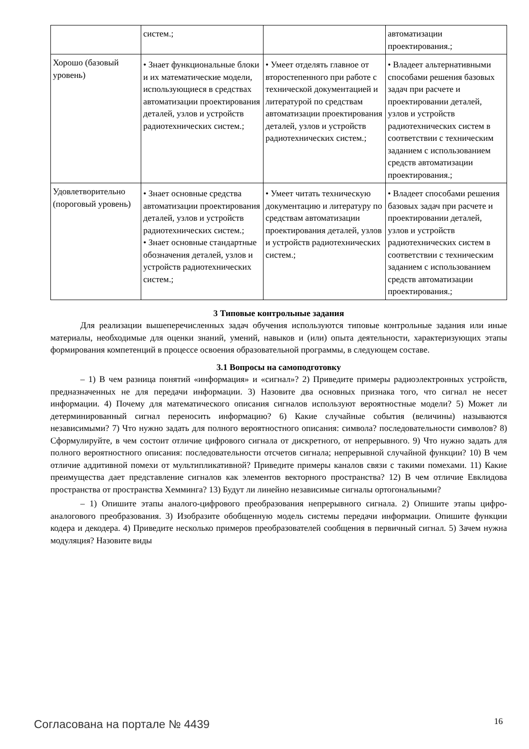| | систем.; | | автоматизации проектирования.; |
| Хорошо (базовый уровень) | • Знает функциональные блоки и их математические модели, использующиеся в средствах автоматизации проектирования деталей, узлов и устройств радиотехнических систем.; | • Умеет отделять главное от второстепенного при работе с технической документацией и литературой по средствам автоматизации проектирования деталей, узлов и устройств радиотехнических систем.; | • Владеет альтернативными способами решения базовых задач при расчете и проектировании деталей, узлов и устройств радиотехнических систем в соответствии с техническим заданием с использованием средств автоматизации проектирования.; |
| Удовлетворительно (пороговый уровень) | • Знает основные средства автоматизации проектирования деталей, узлов и устройств радиотехнических систем.; • Знает основные стандартные обозначения деталей, узлов и устройств радиотехнических систем.; | • Умеет читать техническую документацию и литературу по средствам автоматизации проектирования деталей, узлов и устройств радиотехнических систем.; | • Владеет способами решения базовых задач при расчете и проектировании деталей, узлов и устройств радиотехнических систем в соответствии с техническим заданием с использованием средств автоматизации проектирования.; |
3 Типовые контрольные задания
Для реализации вышеперечисленных задач обучения используются типовые контрольные задания или иные материалы, необходимые для оценки знаний, умений, навыков и (или) опыта деятельности, характеризующих этапы формирования компетенций в процессе освоения образовательной программы, в следующем составе.
3.1 Вопросы на самоподготовку
– 1) В чем разница понятий «информация» и «сигнал»? 2) Приведите примеры радиоэлектронных устройств, предназначенных не для передачи информации. 3) Назовите два основных признака того, что сигнал не несет информации. 4) Почему для математического описания сигналов используют вероятностные модели? 5) Может ли детерминированный сигнал переносить информацию? 6) Какие случайные события (величины) называются независимыми? 7) Что нужно задать для полного вероятностного описания: символа? последовательности символов? 8) Сформулируйте, в чем состоит отличие цифрового сигнала от дискретного, от непрерывного. 9) Что нужно задать для полного вероятностного описания: последовательности отсчетов сигнала; непрерывной случайной функции? 10) В чем отличие аддитивной помехи от мультипликативной? Приведите примеры каналов связи с такими помехами. 11) Какие преимущества дает представление сигналов как элементов векторного пространства? 12) В чем отличие Евклидова пространства от пространства Хемминга? 13) Будут ли линейно независимые сигналы ортогональными?
– 1) Опишите этапы аналого-цифрового преобразования непрерывного сигнала. 2) Опишите этапы цифро-аналогового преобразования. 3) Изобразите обобщенную модель системы передачи информации. Опишите функции кодера и декодера. 4) Приведите несколько примеров преобразователей сообщения в первичный сигнал. 5) Зачем нужна модуляция? Назовите виды
Согласована на портале № 4439 16